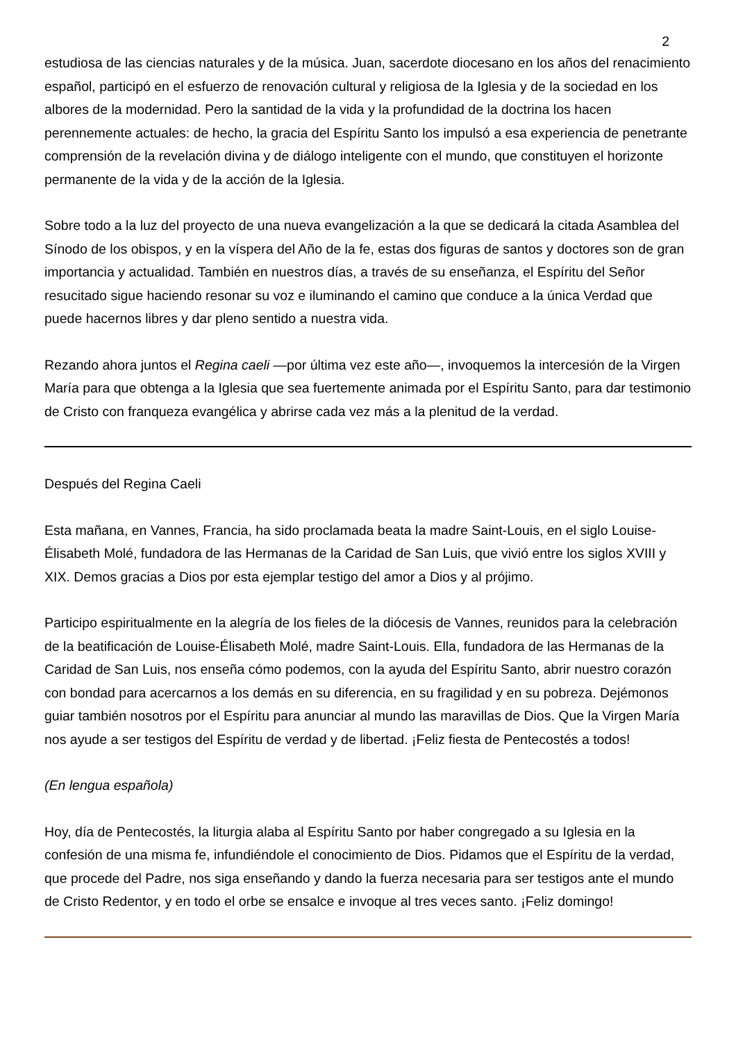2
estudiosa de las ciencias naturales y de la música. Juan, sacerdote diocesano en los años del renacimiento español, participó en el esfuerzo de renovación cultural y religiosa de la Iglesia y de la sociedad en los albores de la modernidad. Pero la santidad de la vida y la profundidad de la doctrina los hacen perennemente actuales: de hecho, la gracia del Espíritu Santo los impulsó a esa experiencia de penetrante comprensión de la revelación divina y de diálogo inteligente con el mundo, que constituyen el horizonte permanente de la vida y de la acción de la Iglesia.
Sobre todo a la luz del proyecto de una nueva evangelización a la que se dedicará la citada Asamblea del Sínodo de los obispos, y en la víspera del Año de la fe, estas dos figuras de santos y doctores son de gran importancia y actualidad. También en nuestros días, a través de su enseñanza, el Espíritu del Señor resucitado sigue haciendo resonar su voz e iluminando el camino que conduce a la única Verdad que puede hacernos libres y dar pleno sentido a nuestra vida.
Rezando ahora juntos el Regina caeli —por última vez este año—, invoquemos la intercesión de la Virgen María para que obtenga a la Iglesia que sea fuertemente animada por el Espíritu Santo, para dar testimonio de Cristo con franqueza evangélica y abrirse cada vez más a la plenitud de la verdad.
Después del Regina Caeli
Esta mañana, en Vannes, Francia, ha sido proclamada beata la madre Saint-Louis, en el siglo Louise-Élisabeth Molé, fundadora de las Hermanas de la Caridad de San Luis, que vivió entre los siglos XVIII y XIX. Demos gracias a Dios por esta ejemplar testigo del amor a Dios y al prójimo.
Participo espiritualmente en la alegría de los fieles de la diócesis de Vannes, reunidos para la celebración de la beatificación de Louise-Élisabeth Molé, madre Saint-Louis. Ella, fundadora de las Hermanas de la Caridad de San Luis, nos enseña cómo podemos, con la ayuda del Espíritu Santo, abrir nuestro corazón con bondad para acercarnos a los demás en su diferencia, en su fragilidad y en su pobreza. Dejémonos guiar también nosotros por el Espíritu para anunciar al mundo las maravillas de Dios. Que la Virgen María nos ayude a ser testigos del Espíritu de verdad y de libertad. ¡Feliz fiesta de Pentecostés a todos!
(En lengua española)
Hoy, día de Pentecostés, la liturgia alaba al Espíritu Santo por haber congregado a su Iglesia en la confesión de una misma fe, infundiéndole el conocimiento de Dios. Pidamos que el Espíritu de la verdad, que procede del Padre, nos siga enseñando y dando la fuerza necesaria para ser testigos ante el mundo de Cristo Redentor, y en todo el orbe se ensalce e invoque al tres veces santo. ¡Feliz domingo!